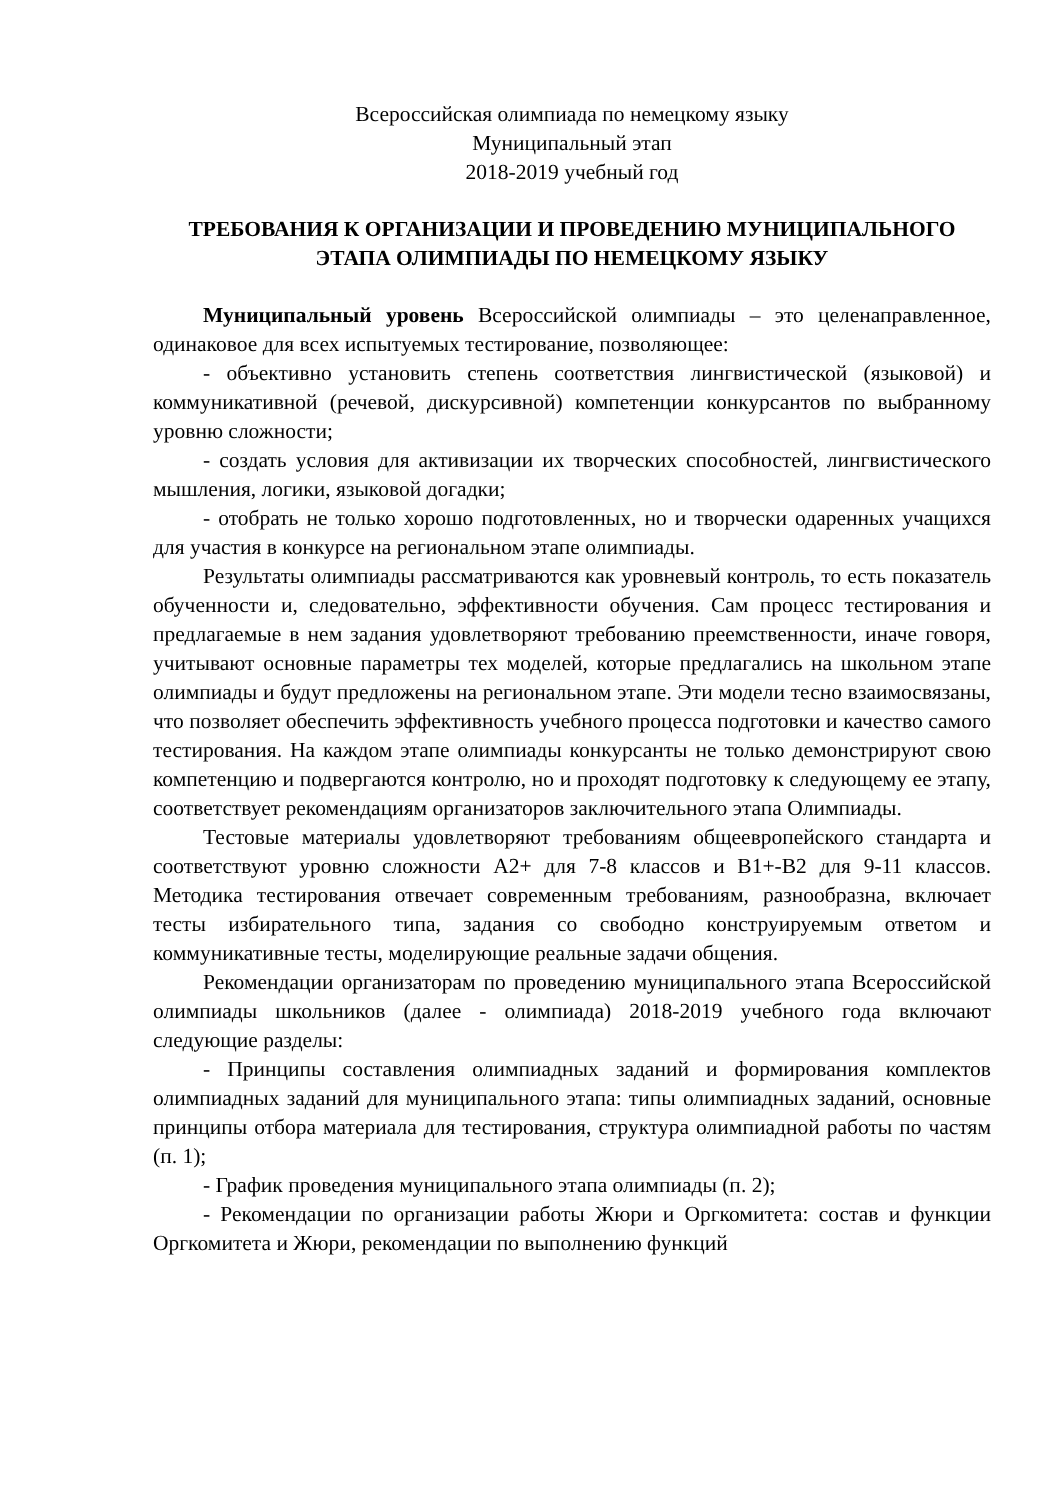Всероссийская олимпиада по немецкому языку
Муниципальный этап
2018-2019 учебный год
ТРЕБОВАНИЯ К ОРГАНИЗАЦИИ И ПРОВЕДЕНИЮ МУНИЦИПАЛЬНОГО ЭТАПА ОЛИМПИАДЫ ПО НЕМЕЦКОМУ ЯЗЫКУ
Муниципальный уровень Всероссийской олимпиады – это целенаправленное, одинаковое для всех испытуемых тестирование, позволяющее:
- объективно установить степень соответствия лингвистической (языковой) и коммуникативной (речевой, дискурсивной) компетенции конкурсантов по выбранному уровню сложности;
- создать условия для активизации их творческих способностей, лингвистического мышления, логики, языковой догадки;
- отобрать не только хорошо подготовленных, но и творчески одаренных учащихся для участия в конкурсе на региональном этапе олимпиады.
Результаты олимпиады рассматриваются как уровневый контроль, то есть показатель обученности и, следовательно, эффективности обучения. Сам процесс тестирования и предлагаемые в нем задания удовлетворяют требованию преемственности, иначе говоря, учитывают основные параметры тех моделей, которые предлагались на школьном этапе олимпиады и будут предложены на региональном этапе. Эти модели тесно взаимосвязаны, что позволяет обеспечить эффективность учебного процесса подготовки и качество самого тестирования. На каждом этапе олимпиады конкурсанты не только демонстрируют свою компетенцию и подвергаются контролю, но и проходят подготовку к следующему ее этапу, соответствует рекомендациям организаторов заключительного этапа Олимпиады.
Тестовые материалы удовлетворяют требованиям общеевропейского стандарта и соответствуют уровню сложности А2+ для 7-8 классов и В1+-В2 для 9-11 классов. Методика тестирования отвечает современным требованиям, разнообразна, включает тесты избирательного типа, задания со свободно конструируемым ответом и коммуникативные тесты, моделирующие реальные задачи общения.
Рекомендации организаторам по проведению муниципального этапа Всероссийской олимпиады школьников (далее - олимпиада) 2018-2019 учебного года включают следующие разделы:
- Принципы составления олимпиадных заданий и формирования комплектов олимпиадных заданий для муниципального этапа: типы олимпиадных заданий, основные принципы отбора материала для тестирования, структура олимпиадной работы по частям (п. 1);
- График проведения муниципального этапа олимпиады (п. 2);
- Рекомендации по организации работы Жюри и Оргкомитета: состав и функции Оргкомитета и Жюри, рекомендации по выполнению функций